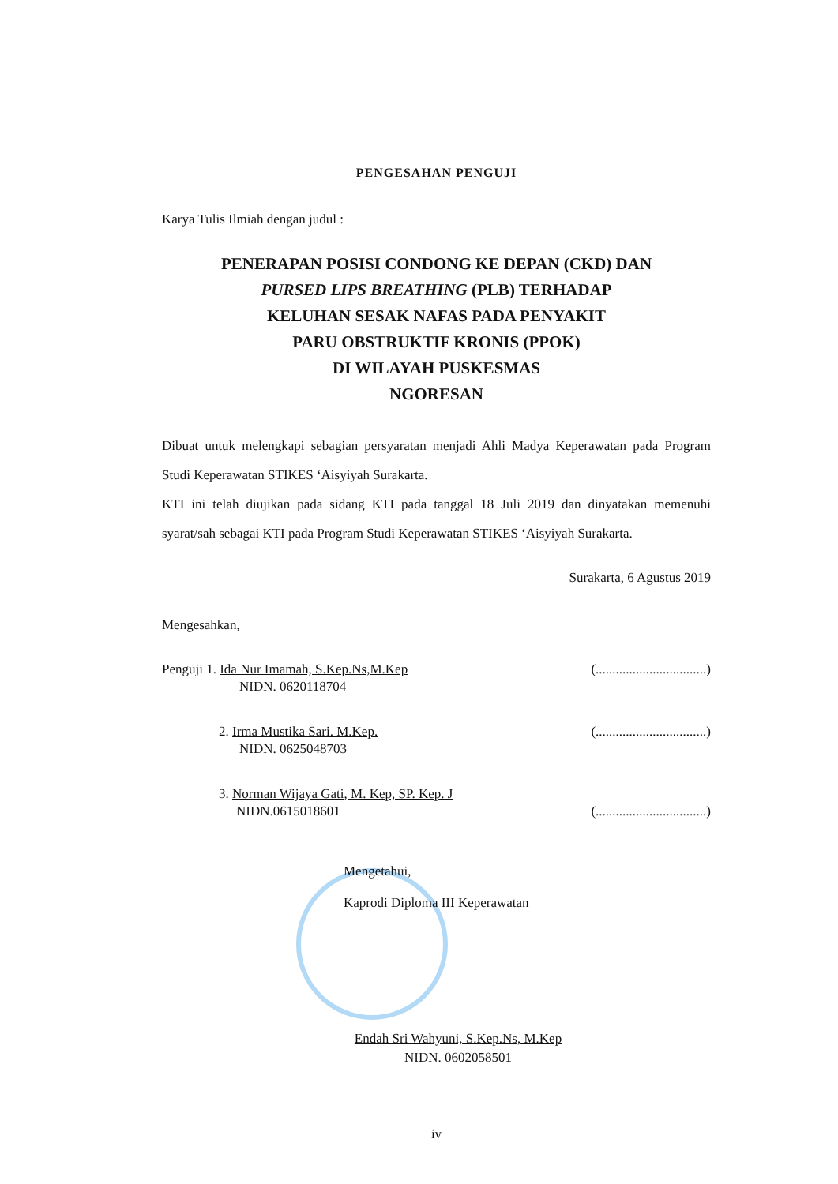PENGESAHAN PENGUJI
Karya Tulis Ilmiah dengan judul :
PENERAPAN POSISI CONDONG KE DEPAN (CKD) DAN
PURSED LIPS BREATHING (PLB) TERHADAP
KELUHAN SESAK NAFAS PADA PENYAKIT
PARU OBSTRUKTIF KRONIS (PPOK)
DI WILAYAH PUSKESMAS
NGORESAN
Dibuat untuk melengkapi sebagian persyaratan menjadi Ahli Madya Keperawatan pada Program Studi Keperawatan STIKES ‘Aisyiyah Surakarta.
KTI ini telah diujikan pada sidang KTI pada tanggal 18 Juli 2019 dan dinyatakan memenuhi syarat/sah sebagai KTI pada Program Studi Keperawatan STIKES ‘Aisyiyah Surakarta.
Surakarta, 6 Agustus 2019
Mengesahkan,
Penguji 1. Ida Nur Imamah, S.Kep.Ns,M.Kep
NIDN. 0620118704 (.................................)
2. Irma Mustika Sari. M.Kep.
NIDN. 0625048703 (.................................)
3. Norman Wijaya Gati, M. Kep, SP. Kep. J
NIDN.0615018601
(.................................)
Mengetahui,
Kaprodi Diploma III Keperawatan
Endah Sri Wahyuni, S.Kep.Ns, M.Kep
NIDN. 0602058501
iv